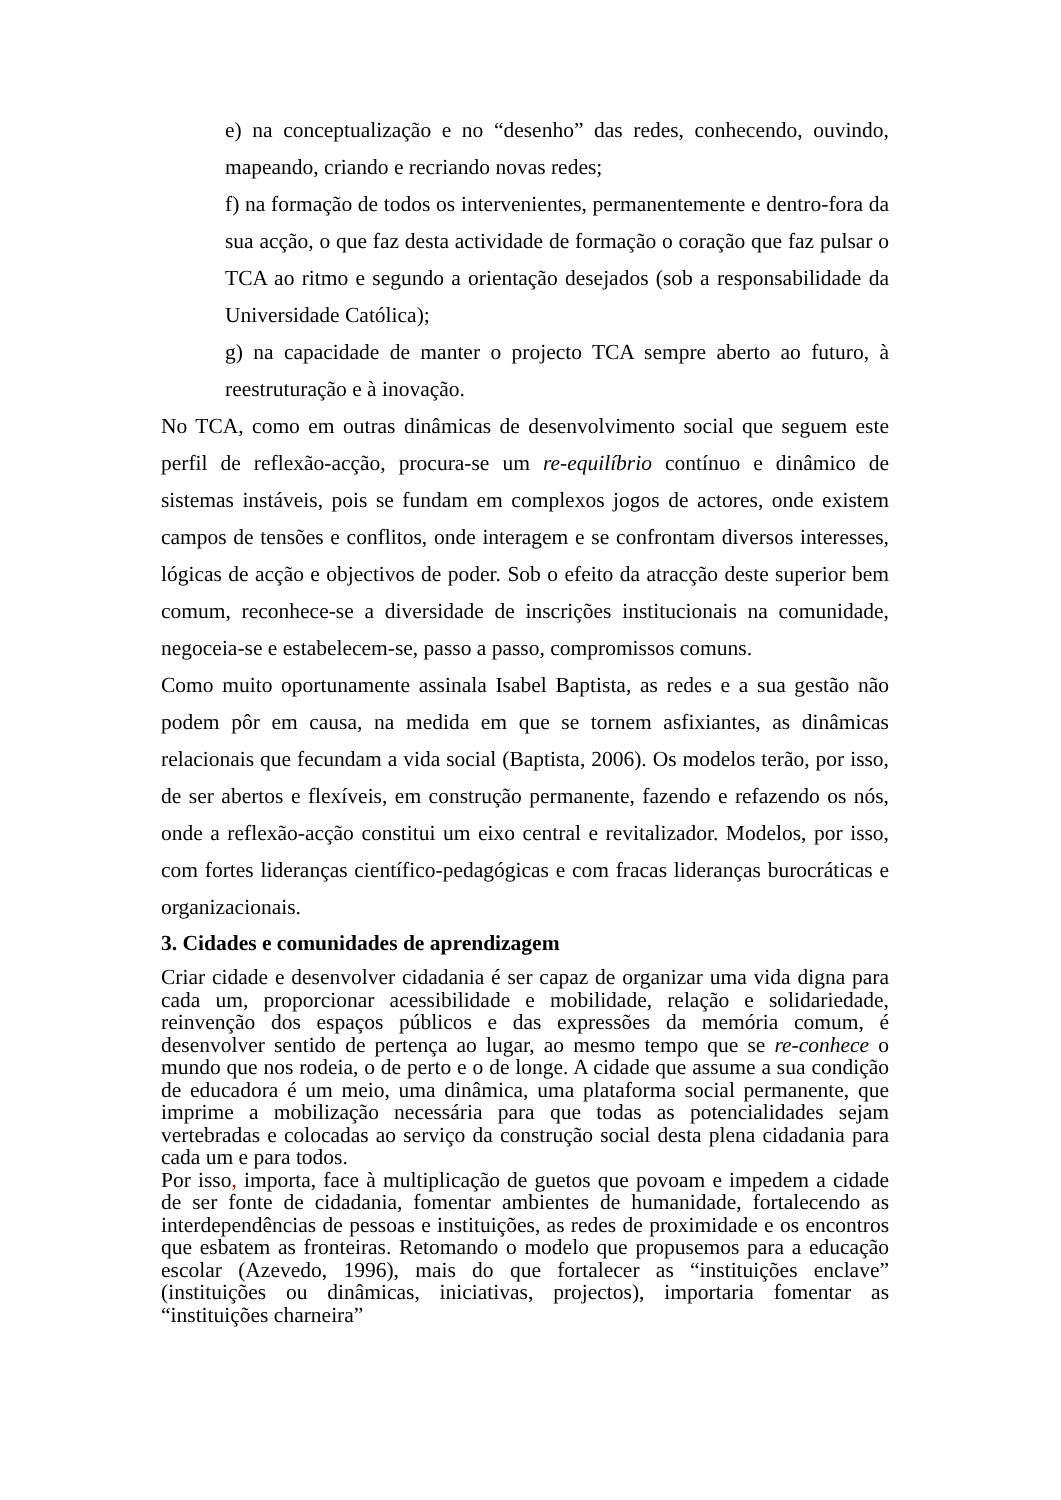e) na conceptualização e no “desenho” das redes, conhecendo, ouvindo, mapeando, criando e recriando novas redes;
f) na formação de todos os intervenientes, permanentemente e dentro-fora da sua acção, o que faz desta actividade de formação o coração que faz pulsar o TCA ao ritmo e segundo a orientação desejados (sob a responsabilidade da Universidade Católica);
g) na capacidade de manter o projecto TCA sempre aberto ao futuro, à reestruturação e à inovação.
No TCA, como em outras dinâmicas de desenvolvimento social que seguem este perfil de reflexão-acção, procura-se um re-equilíbrio contínuo e dinâmico de sistemas instáveis, pois se fundam em complexos jogos de actores, onde existem campos de tensões e conflitos, onde interagem e se confrontam diversos interesses, lógicas de acção e objectivos de poder. Sob o efeito da atracção deste superior bem comum, reconhece-se a diversidade de inscrições institucionais na comunidade, negoceia-se e estabelecem-se, passo a passo, compromissos comuns.
Como muito oportunamente assinala Isabel Baptista, as redes e a sua gestão não podem pôr em causa, na medida em que se tornem asfixiantes, as dinâmicas relacionais que fecundam a vida social (Baptista, 2006). Os modelos terão, por isso, de ser abertos e flexíveis, em construção permanente, fazendo e refazendo os nós, onde a reflexão-acção constitui um eixo central e revitalizador. Modelos, por isso, com fortes lideranças científico-pedagógicas e com fracas lideranças burocráticas e organizacionais.
3. Cidades e comunidades de aprendizagem
Criar cidade e desenvolver cidadania é ser capaz de organizar uma vida digna para cada um, proporcionar acessibilidade e mobilidade, relação e solidariedade, reinvenção dos espaços públicos e das expressões da memória comum, é desenvolver sentido de pertença ao lugar, ao mesmo tempo que se re-conhece o mundo que nos rodeia, o de perto e o de longe. A cidade que assume a sua condição de educadora é um meio, uma dinâmica, uma plataforma social permanente, que imprime a mobilização necessária para que todas as potencialidades sejam vertebradas e colocadas ao serviço da construção social desta plena cidadania para cada um e para todos.
Por isso, importa, face à multiplicação de guetos que povoam e impedem a cidade de ser fonte de cidadania, fomentar ambientes de humanidade, fortalecendo as interdependências de pessoas e instituições, as redes de proximidade e os encontros que esbatem as fronteiras. Retomando o modelo que propusemos para a educação escolar (Azevedo, 1996), mais do que fortalecer as “instituições enclave” (instituições ou dinâmicas, iniciativas, projectos), importaria fomentar as “instituições charneira”